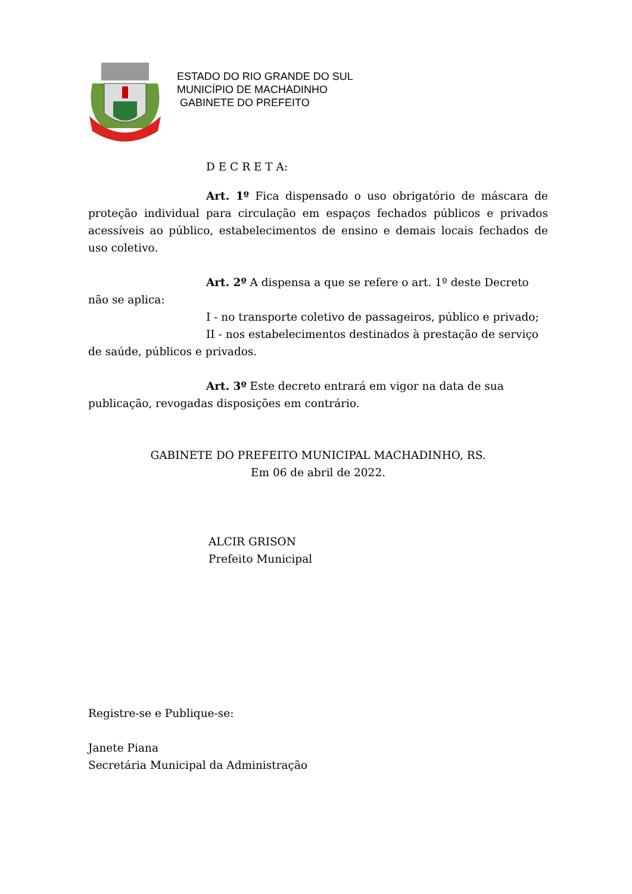ESTADO DO RIO GRANDE DO SUL
MUNICÍPIO DE MACHADINHO
GABINETE DO PREFEITO
D E C R E T A:
Art. 1º Fica dispensado o uso obrigatório de máscara de proteção individual para circulação em espaços fechados públicos e privados acessíveis ao público, estabelecimentos de ensino e demais locais fechados de uso coletivo.
Art. 2º A dispensa a que se refere o art. 1º deste Decreto
não se aplica:
I - no transporte coletivo de passageiros, público e privado;
II - nos estabelecimentos destinados à prestação de serviço
de saúde, públicos e privados.
Art. 3º Este decreto entrará em vigor na data de sua
publicação, revogadas disposições em contrário.
GABINETE DO PREFEITO MUNICIPAL MACHADINHO, RS.
Em 06 de abril de 2022.
ALCIR GRISON
Prefeito Municipal
Registre-se e Publique-se:
Janete Piana
Secretária Municipal da Administração